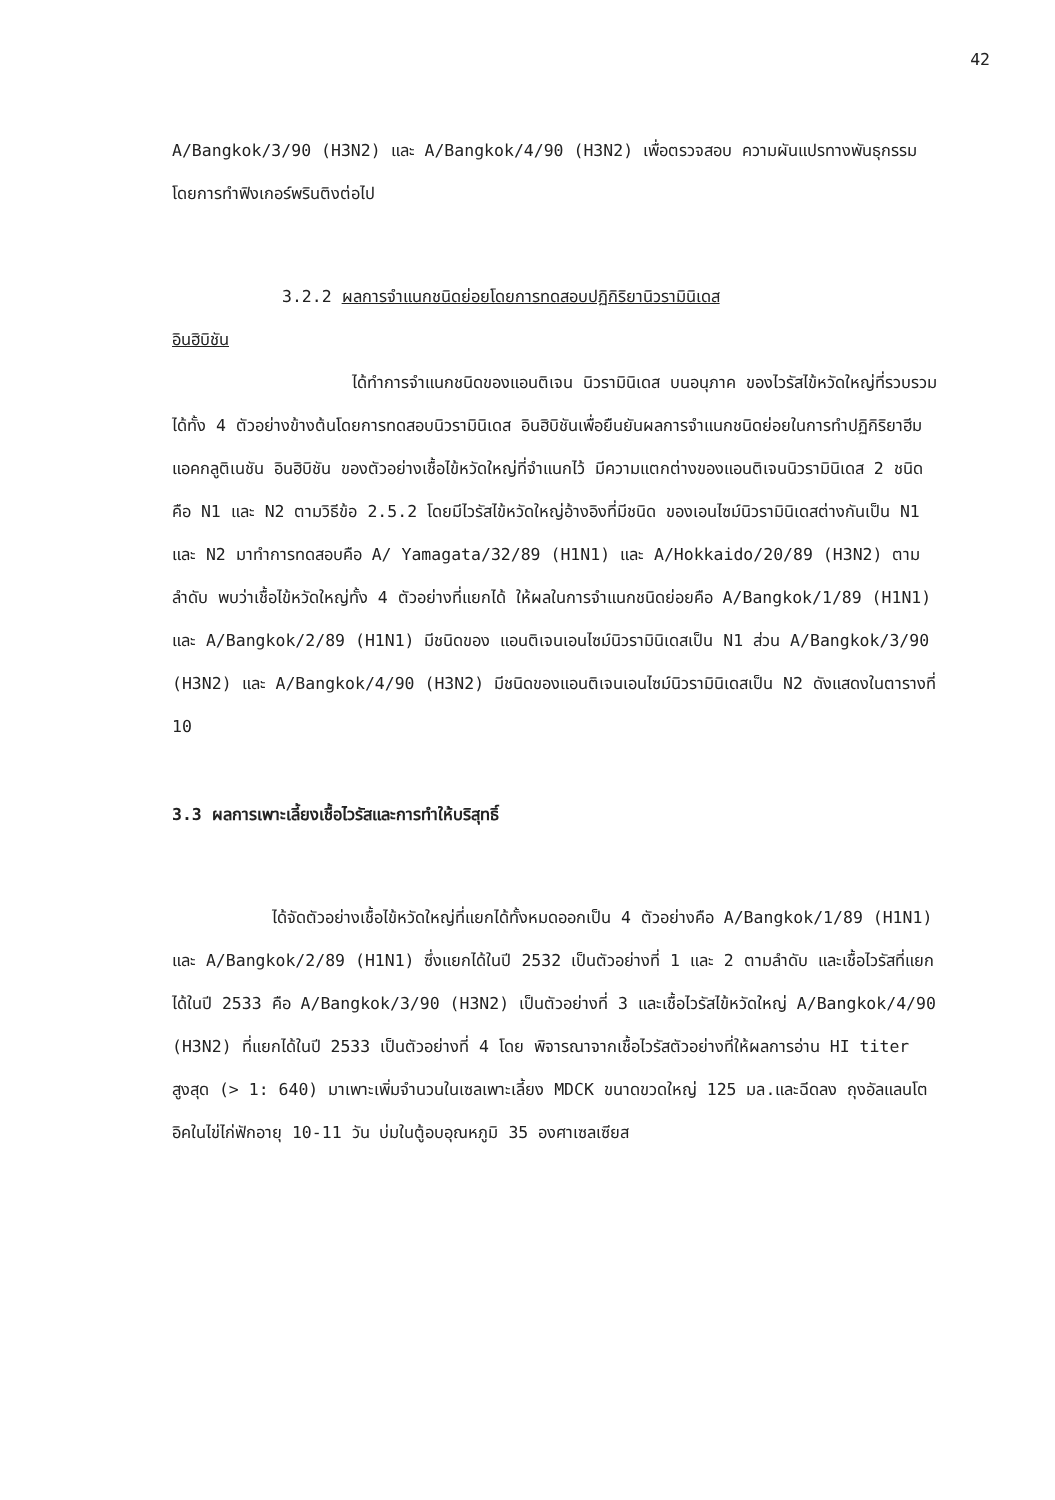42
A/Bangkok/3/90 (H3N2) และ A/Bangkok/4/90 (H3N2) เพื่อตรวจสอบ ความผันแปรทางพันธุกรรมโดยการทำฟิงเกอร์พรินติงต่อไป
3.2.2 ผลการจำแนกชนิดย่อยโดยการทดสอบปฏิกิริยานิวรามินิเดส
อินฮิบิชัน
ได้ทำการจำแนกชนิดของแอนติเจน นิวรามินิเดส บนอนุภาค ของไวรัสไข้หวัดใหญ่ที่รวบรวมได้ทั้ง 4 ตัวอย่างข้างต้นโดยการทดสอบนิวรามินิเดส อินฮิบิชันเพื่อยืนยันผลการจำแนกชนิดย่อยในการทำปฏิกิริยาฮีมแอคกลูติเนชัน อินฮิบิชัน ของตัวอย่างเชื้อไข้หวัดใหญ่ที่จำแนกไว้ มีความแตกต่างของแอนติเจนนิวรามินิเดส 2 ชนิดคือ N1 และ N2 ตามวิธีข้อ 2.5.2 โดยมีไวรัสไข้หวัดใหญ่อ้างอิงที่มีชนิด ของเอนไซม์นิวรามินิเดสต่างกันเป็น N1 และ N2 มาทำการทดสอบคือ A/ Yamagata/32/89 (H1N1) และ A/Hokkaido/20/89 (H3N2) ตามลำดับ พบว่าเชื้อไข้หวัดใหญ่ทั้ง 4 ตัวอย่างที่แยกได้ ให้ผลในการจำแนกชนิดย่อยคือ A/Bangkok/1/89 (H1N1) และ A/Bangkok/2/89 (H1N1) มีชนิดของ แอนติเจนเอนไซม์นิวรามินิเดสเป็น N1 ส่วน A/Bangkok/3/90 (H3N2) และ A/Bangkok/4/90 (H3N2) มีชนิดของแอนติเจนเอนไซม์นิวรามินิเดสเป็น N2 ดังแสดงในตารางที่ 10
3.3 ผลการเพาะเลี้ยงเชื้อไวรัสและการทำให้บริสุทธิ์
ได้จัดตัวอย่างเชื้อไข้หวัดใหญ่ที่แยกได้ทั้งหมดออกเป็น 4 ตัวอย่างคือ A/Bangkok/1/89 (H1N1) และ A/Bangkok/2/89 (H1N1) ซึ่งแยกได้ในปี 2532 เป็นตัวอย่างที่ 1 และ 2 ตามลำดับ และเชื้อไวรัสที่แยกได้ในปี 2533 คือ A/Bangkok/3/90 (H3N2) เป็นตัวอย่างที่ 3 และเชื้อไวรัสไข้หวัดใหญ่ A/Bangkok/4/90 (H3N2) ที่แยกได้ในปี 2533 เป็นตัวอย่างที่ 4 โดย พิจารณาจากเชื้อไวรัสตัวอย่างที่ให้ผลการอ่าน HI titer สูงสุด (> 1: 640) มาเพาะเพิ่มจำนวนในเซลเพาะเลี้ยง MDCK ขนาดขวดใหญ่ 125 มล.และฉีดลง ถุงอัลแลนโตอิคในไข่ไก่ฟักอายุ 10-11 วัน บ่มในตู้อบอุณหภูมิ 35 องศาเซลเซียส